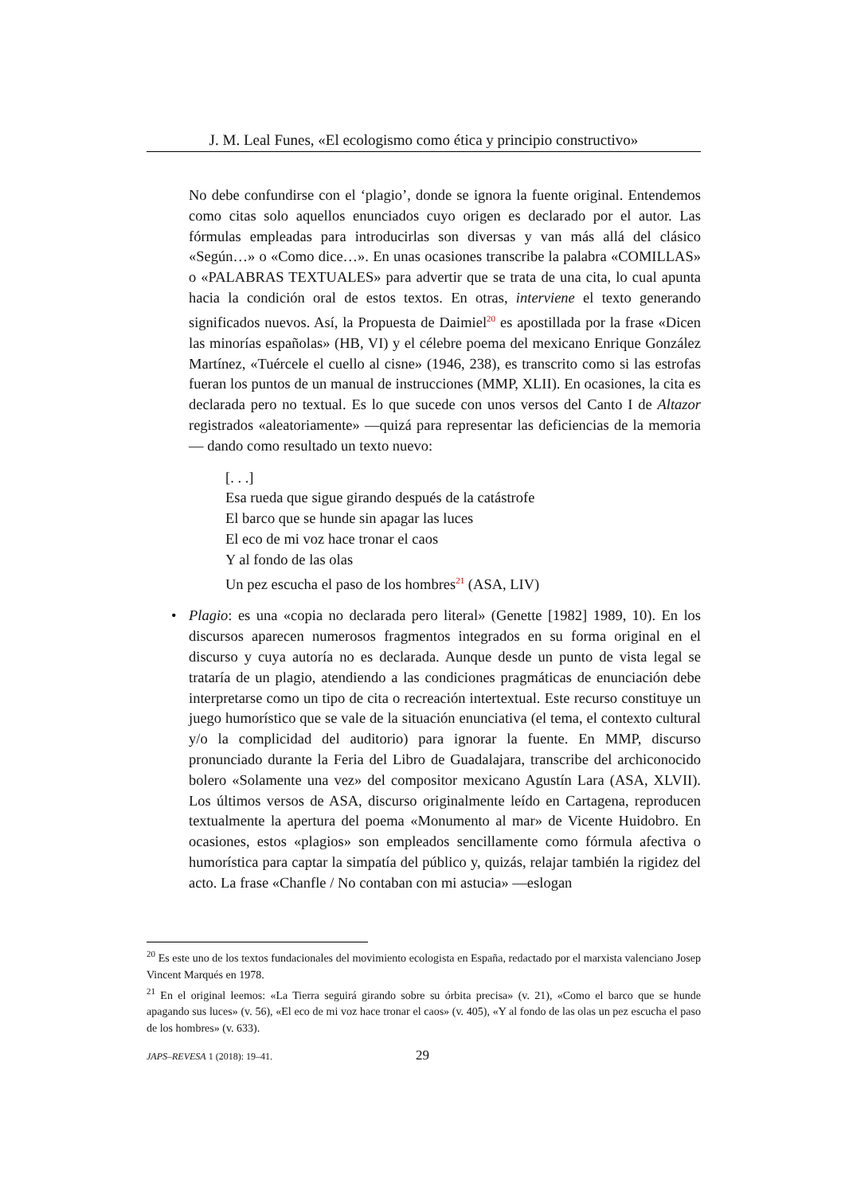J. M. Leal Funes, «El ecologismo como ética y principio constructivo»
No debe confundirse con el ‘plagio’, donde se ignora la fuente original. Entendemos como citas solo aquellos enunciados cuyo origen es declarado por el autor. Las fórmulas empleadas para introducirlas son diversas y van más allá del clásico «Según…» o «Como dice…». En unas ocasiones transcribe la palabra «COMILLAS» o «PALABRAS TEXTUALES» para advertir que se trata de una cita, lo cual apunta hacia la condición oral de estos textos. En otras, interviene el texto generando significados nuevos. Así, la Propuesta de Daimiel<sup>20</sup> es apostillada por la frase «Dicen las minorías españolas» (HB, VI) y el célebre poema del mexicano Enrique González Martínez, «Tuércele el cuello al cisne» (1946, 238), es transcrito como si las estrofas fueran los puntos de un manual de instrucciones (MMP, XLII). En ocasiones, la cita es declarada pero no textual. Es lo que sucede con unos versos del Canto I de Altazor registrados «aleatoriamente» —quizá para representar las deficiencias de la memoria— dando como resultado un texto nuevo:
[. . .]
Esa rueda que sigue girando después de la catástrofe
El barco que se hunde sin apagar las luces
El eco de mi voz hace tronar el caos
Y al fondo de las olas
Un pez escucha el paso de los hombres<sup>21</sup> (ASA, LIV)
• Plagio: es una «copia no declarada pero literal» (Genette [1982] 1989, 10). En los discursos aparecen numerosos fragmentos integrados en su forma original en el discurso y cuya autoría no es declarada. Aunque desde un punto de vista legal se trataría de un plagio, atendiendo a las condiciones pragmáticas de enunciación debe interpretarse como un tipo de cita o recreación intertextual. Este recurso constituye un juego humorístico que se vale de la situación enunciativa (el tema, el contexto cultural y/o la complicidad del auditorio) para ignorar la fuente. En MMP, discurso pronunciado durante la Feria del Libro de Guadalajara, transcribe del archiconocido bolero «Solamente una vez» del compositor mexicano Agustín Lara (ASA, XLVII). Los últimos versos de ASA, discurso originalmente leído en Cartagena, reproducen textualmente la apertura del poema «Monumento al mar» de Vicente Huidobro. En ocasiones, estos «plagios» son empleados sencillamente como fórmula afectiva o humorística para captar la simpatía del público y, quizás, relajar también la rigidez del acto. La frase «Chanfle / No contaban con mi astucia» —eslogan
<sup>20</sup> Es este uno de los textos fundacionales del movimiento ecologista en España, redactado por el marxista valenciano Josep Vincent Marqués en 1978.
<sup>21</sup> En el original leemos: «La Tierra seguirá girando sobre su órbita precisa» (v. 21), «Como el barco que se hunde apagando sus luces» (v. 56), «El eco de mi voz hace tronar el caos» (v. 405), «Y al fondo de las olas un pez escucha el paso de los hombres» (v. 633).
JAPS–REVESA 1 (2018): 19–41. 29